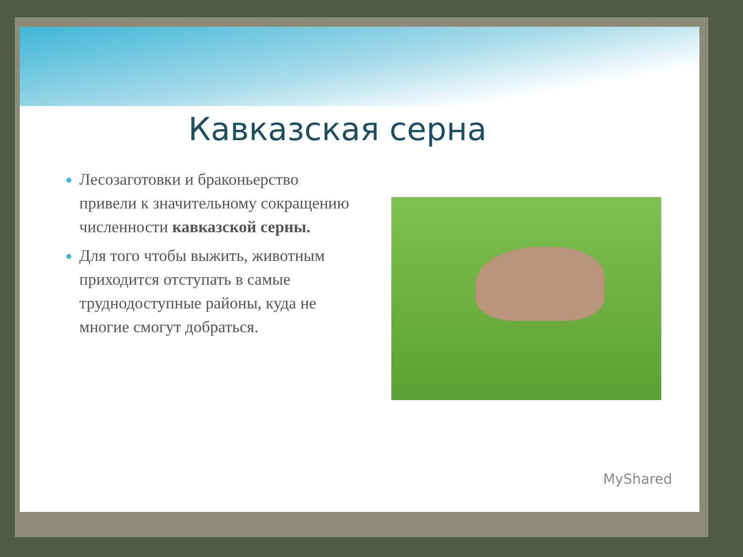Кавказская серна
Лесозаготовки и браконьерство привели к значительному сокращению численности кавказской серны.
Для того чтобы выжить, животным приходится отступать в самые труднодоступные районы, куда не многие смогут добраться.
MyShared